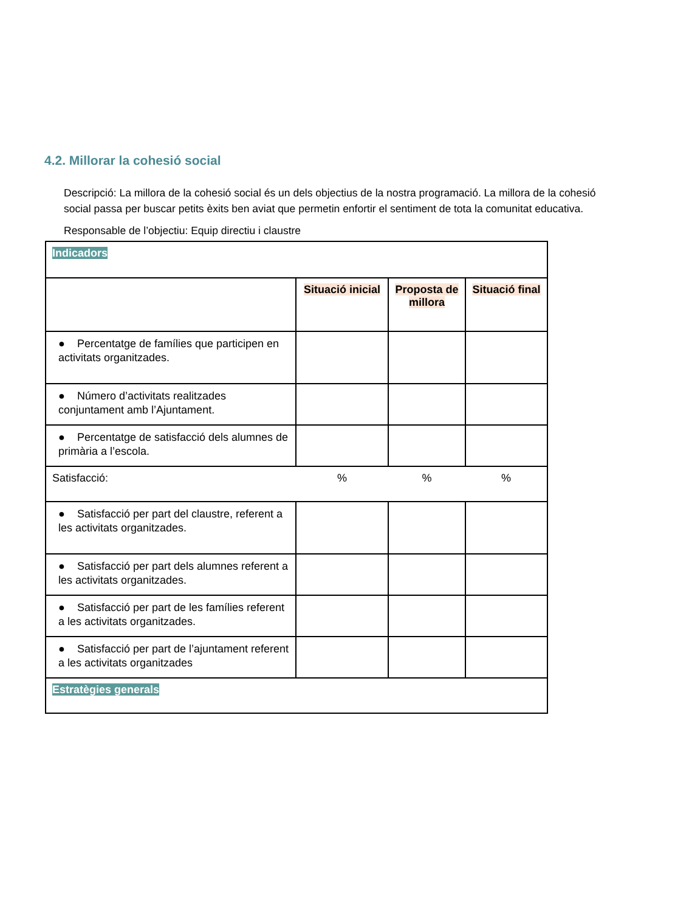4.2. Millorar la cohesió social
Descripció: La millora de la cohesió social és un dels objectius de la nostra programació. La millora de la cohesió social passa per buscar petits èxits ben aviat que permetin enfortir el sentiment de tota la comunitat educativa.
Responsable de l’objectiu: Equip directiu i claustre
| Indicadors | | | |
| | Situació inicial | Proposta de millora | Situació final |
| ● Percentatge de famílies que participen en activitats organitzades. | | | |
| ● Número d’activitats realitzades conjuntament amb l’Ajuntament. | | | |
| ● Percentatge de satisfacció dels alumnes de primària a l’escola. | | | |
| Satisfacció: | % | % | % |
| ● Satisfacció per part del claustre, referent a les activitats organitzades. | | | |
| ● Satisfacció per part dels alumnes referent a les activitats organitzades. | | | |
| ● Satisfacció per part de les famílies referent a les activitats organitzades. | | | |
| ● Satisfacció per part de l’ajuntament referent a les activitats organitzades | | | |
| Estratègies generals | | | |